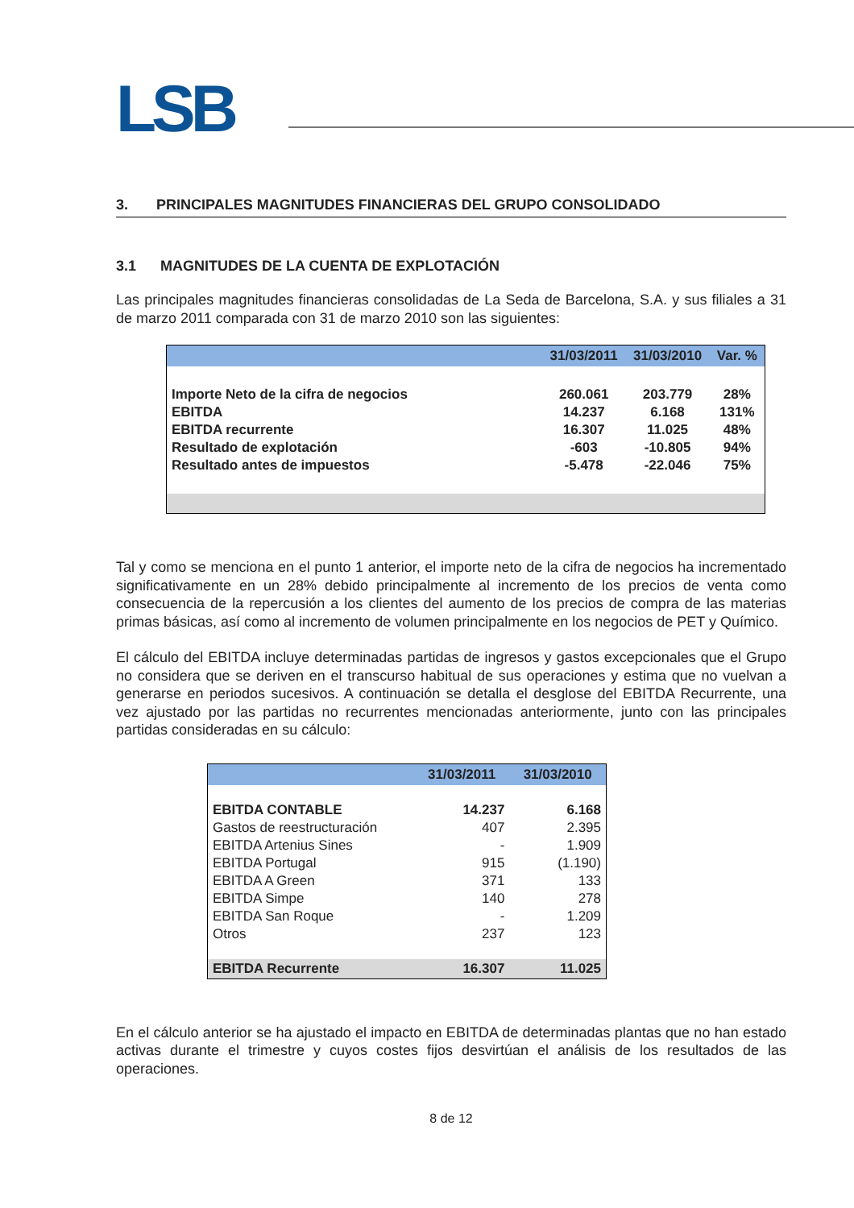LSB
3. PRINCIPALES MAGNITUDES FINANCIERAS DEL GRUPO CONSOLIDADO
3.1 MAGNITUDES DE LA CUENTA DE EXPLOTACIÓN
Las principales magnitudes financieras consolidadas de La Seda de Barcelona, S.A. y sus filiales a 31 de marzo 2011 comparada con 31 de marzo 2010 son las siguientes:
| | 31/03/2011 | 31/03/2010 | Var. % |
| --- | --- | --- | --- |
| Importe Neto de la cifra de negocios | 260.061 | 203.779 | 28% |
| EBITDA | 14.237 | 6.168 | 131% |
| EBITDA recurrente | 16.307 | 11.025 | 48% |
| Resultado de explotación | -603 | -10.805 | 94% |
| Resultado antes de impuestos | -5.478 | -22.046 | 75% |
Tal y como se menciona en el punto 1 anterior, el importe neto de la cifra de negocios ha incrementado significativamente en un 28% debido principalmente al incremento de los precios de venta como consecuencia de la repercusión a los clientes del aumento de los precios de compra de las materias primas básicas, así como al incremento de volumen principalmente en los negocios de PET y Químico.
El cálculo del EBITDA incluye determinadas partidas de ingresos y gastos excepcionales que el Grupo no considera que se deriven en el transcurso habitual de sus operaciones y estima que no vuelvan a generarse en periodos sucesivos. A continuación se detalla el desglose del EBITDA Recurrente, una vez ajustado por las partidas no recurrentes mencionadas anteriormente, junto con las principales partidas consideradas en su cálculo:
| | 31/03/2011 | 31/03/2010 |
| --- | --- | --- |
| EBITDA CONTABLE | 14.237 | 6.168 |
| Gastos de reestructuración | 407 | 2.395 |
| EBITDA Artenius Sines | - | 1.909 |
| EBITDA Portugal | 915 | (1.190) |
| EBITDA A Green | 371 | 133 |
| EBITDA Simpe | 140 | 278 |
| EBITDA San Roque | - | 1.209 |
| Otros | 237 | 123 |
| EBITDA Recurrente | 16.307 | 11.025 |
En el cálculo anterior se ha ajustado el impacto en EBITDA de determinadas plantas que no han estado activas durante el trimestre y cuyos costes fijos desvirtúan el análisis de los resultados de las operaciones.
8 de 12